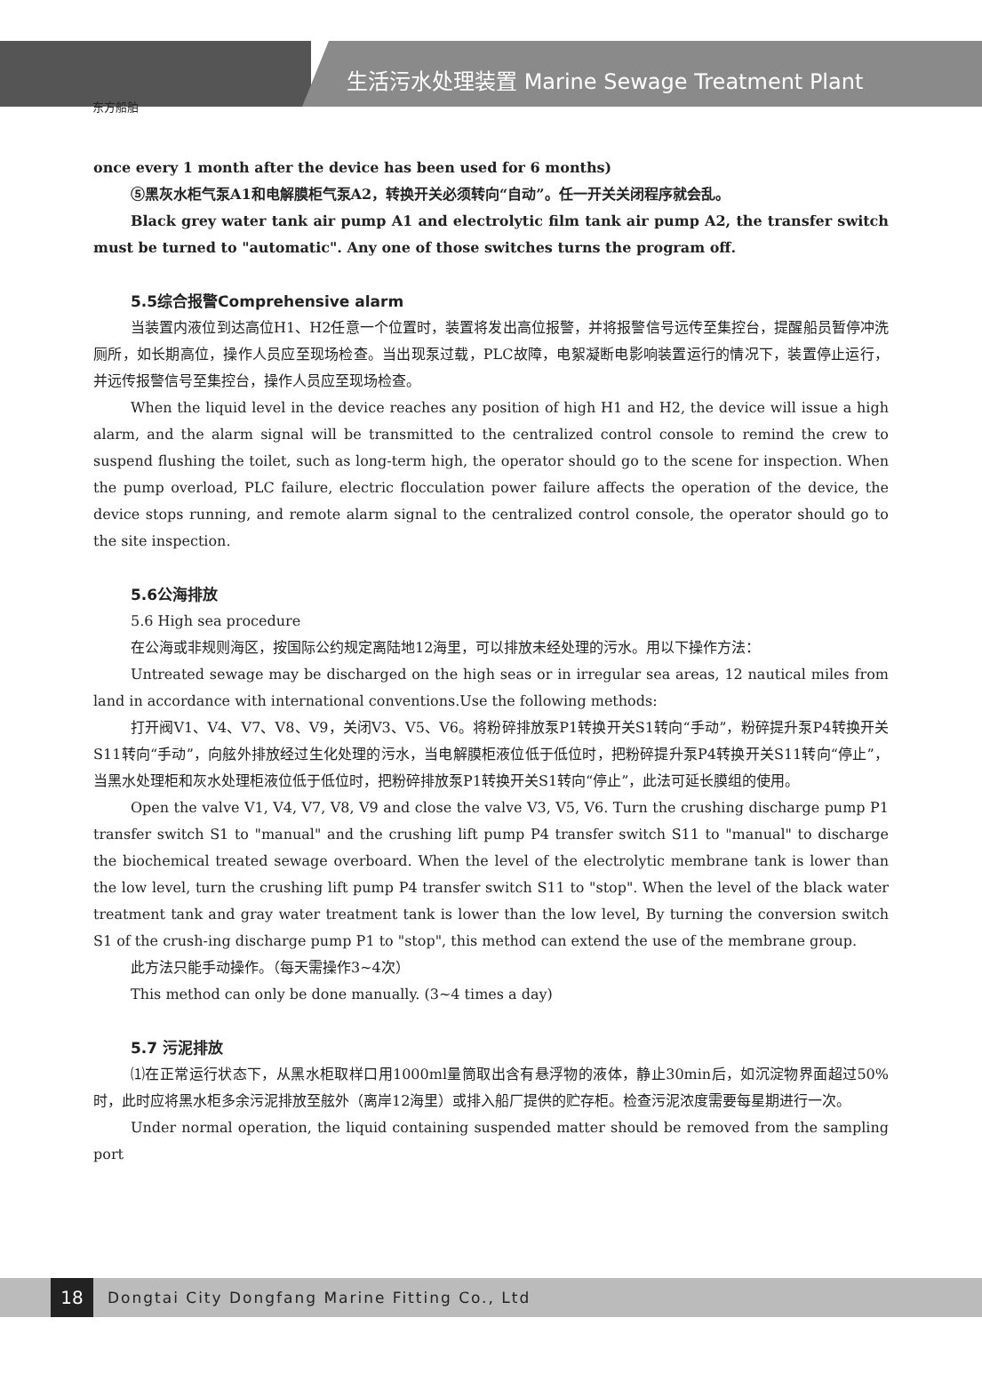生活污水处理装置 Marine Sewage Treatment Plant
东方船舶
once every 1 month after the device has been used for 6 months)
⑤黑灰水柜气泵A1和电解膜柜气泵A2，转换开关必须转向“自动”。任一开关关闭程序就会乱。
Black grey water tank air pump A1 and electrolytic film tank air pump A2, the transfer switch must be turned to "automatic". Any one of those switches turns the program off.
5.5综合报警Comprehensive alarm
当装置内液位到达高位H1、H2任意一个位置时，装置将发出高位报警，并将报警信号远传至集控台，提醒船员暂停冲洗厕所，如长期高位，操作人员应至现场检查。当出现泵过载，PLC故障，电絮凝断电影响装置运行的情况下，装置停止运行，并远传报警信号至集控台，操作人员应至现场检查。
When the liquid level in the device reaches any position of high H1 and H2, the device will issue a high alarm, and the alarm signal will be transmitted to the centralized control console to remind the crew to suspend flushing the toilet, such as long-term high, the operator should go to the scene for inspection. When the pump overload, PLC failure, electric flocculation power failure affects the operation of the device, the device stops running, and remote alarm signal to the centralized control console, the operator should go to the site inspection.
5.6公海排放
5.6 High sea procedure
在公海或非规则海区，按国际公约规定离陆地12海里，可以排放未经处理的污水。用以下操作方法：
Untreated sewage may be discharged on the high seas or in irregular sea areas, 12 nautical miles from land in accordance with international conventions.Use the following methods:
打开阀V1、V4、V7、V8、V9，关闭V3、V5、V6。将粉碎排放泵P1转换开关S1转向“手动”，粉碎提升泵P4转换开关S11转向“手动”，向舷外排放经过生化处理的污水，当电解膜柜液位低于低位时，把粉碎提升泵P4转换开关S11转向“停止”，当黑水处理柜和灰水处理柜液位低于低位时，把粉碎排放泵P1转换开关S1转向“停止”，此法可延长膜组的使用。
Open the valve V1, V4, V7, V8, V9 and close the valve V3, V5, V6. Turn the crushing discharge pump P1 transfer switch S1 to "manual" and the crushing lift pump P4 transfer switch S11 to "manual" to discharge the biochemical treated sewage overboard. When the level of the electrolytic membrane tank is lower than the low level, turn the crushing lift pump P4 transfer switch S11 to "stop". When the level of the black water treatment tank and gray water treatment tank is lower than the low level, By turning the conversion switch S1 of the crush-ing discharge pump P1 to "stop", this method can extend the use of the membrane group.
此方法只能手动操作。（每天需操作3~4次）
This method can only be done manually. (3~4 times a day)
5.7 污泥排放
⑴在正常运行状态下，从黑水柜取样口用1000ml量筒取出含有悬浮物的液体，静止30min后，如沉淀物界面超过50%时，此时应将黑水柜多余污泥排放至舷外（离岸12海里）或排入船厂提供的贮存柜。检查污泥浓度需要每星期进行一次。
Under normal operation, the liquid containing suspended matter should be removed from the sampling port
18
Dongtai City Dongfang Marine Fitting Co., Ltd